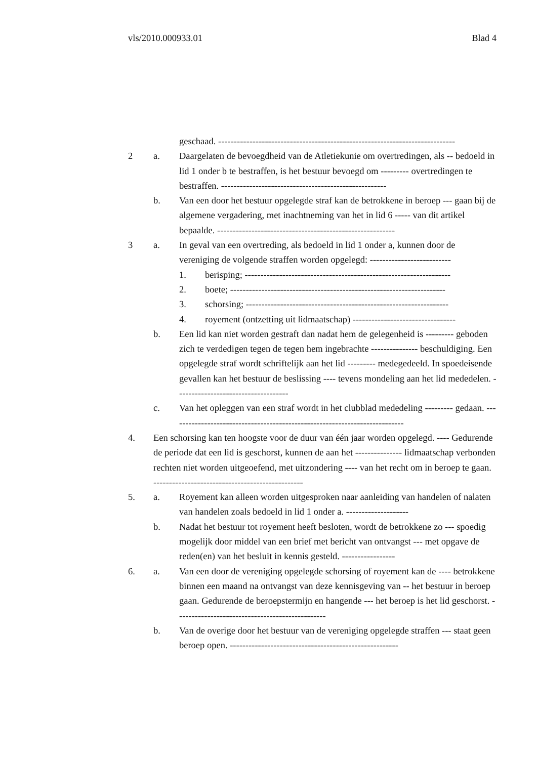vls/2010.000933.01 Blad 4
geschaad. ----------------------------------------------------------------------------
2 a. Daargelaten de bevoegdheid van de Atletiekunie om overtredingen, als -- bedoeld in lid 1 onder b te bestraffen, is het bestuur bevoegd om --------- overtredingen te bestraffen. -----------------------------------------------------
b. Van een door het bestuur opgelegde straf kan de betrokkene in beroep --- gaan bij de algemene vergadering, met inachtneming van het in lid 6 ----- van dit artikel bepaalde. ---------------------------------------------------------
3 a. In geval van een overtreding, als bedoeld in lid 1 onder a, kunnen door de vereniging de volgende straffen worden opgelegd: --------------------------
1. berisping; ------------------------------------------------------------------
2. boete; ---------------------------------------------------------------------
3. schorsing; -----------------------------------------------------------------
4. royement (ontzetting uit lidmaatschap) ---------------------------------
b. Een lid kan niet worden gestraft dan nadat hem de gelegenheid is --------- geboden zich te verdedigen tegen de tegen hem ingebrachte --------------- beschuldiging. Een opgelegde straf wordt schriftelijk aan het lid --------- medegedeeld. In spoedeisende gevallen kan het bestuur de beslissing ---- tevens mondeling aan het lid mededelen. ------------------------------------
c. Van het opleggen van een straf wordt in het clubblad mededeling --------- gedaan. ---------------------------------------------------------------------------
4. Een schorsing kan ten hoogste voor de duur van één jaar worden opgelegd. ---- Gedurende de periode dat een lid is geschorst, kunnen de aan het --------------- lidmaatschap verbonden rechten niet worden uitgeoefend, met uitzondering ---- van het recht om in beroep te gaan. ------------------------------------------------
5. a. Royement kan alleen worden uitgesproken naar aanleiding van handelen of nalaten van handelen zoals bedoeld in lid 1 onder a. --------------------
b. Nadat het bestuur tot royement heeft besloten, wordt de betrokkene zo --- spoedig mogelijk door middel van een brief met bericht van ontvangst --- met opgave de reden(en) van het besluit in kennis gesteld. -----------------
6. a. Van een door de vereniging opgelegde schorsing of royement kan de ---- betrokkene binnen een maand na ontvangst van deze kennisgeving van -- het bestuur in beroep gaan. Gedurende de beroepstermijn en hangende --- het beroep is het lid geschorst. ------------------------------------------------
b. Van de overige door het bestuur van de vereniging opgelegde straffen --- staat geen beroep open. ------------------------------------------------------